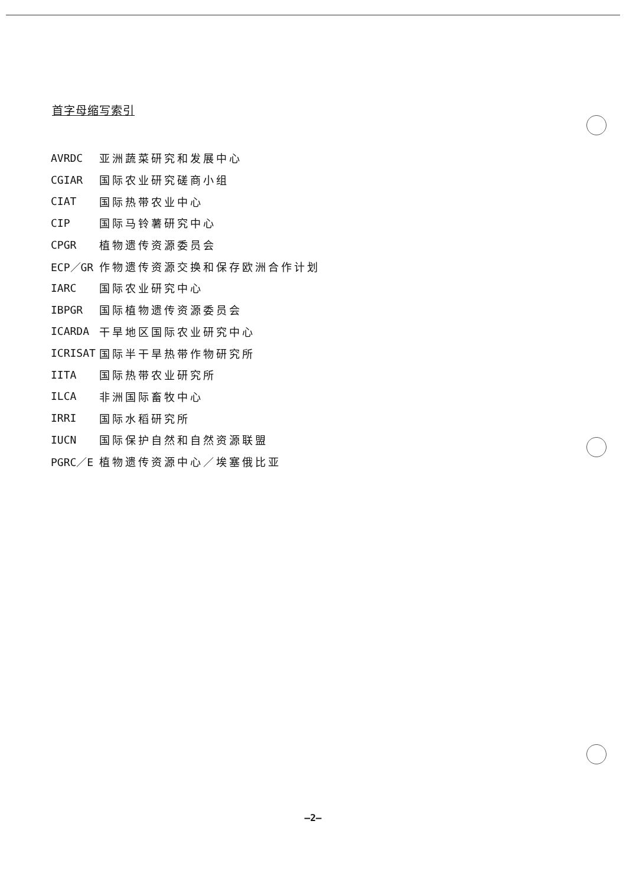首字母缩写索引
| AVRDC | 亚洲蔬菜研究和发展中心 |
| CGIAR | 国际农业研究磋商小组 |
| CIAT | 国际热带农业中心 |
| CIP | 国际马铃薯研究中心 |
| CPGR | 植物遗传资源委员会 |
| ECP／GR | 作物遗传资源交换和保存欧洲合作计划 |
| IARC | 国际农业研究中心 |
| IBPGR | 国际植物遗传资源委员会 |
| ICARDA | 干旱地区国际农业研究中心 |
| ICRISAT | 国际半干旱热带作物研究所 |
| IITA | 国际热带农业研究所 |
| ILCA | 非洲国际畜牧中心 |
| IRRI | 国际水稻研究所 |
| IUCN | 国际保护自然和自然资源联盟 |
| PGRC／E | 植物遗传资源中心／埃塞俄比亚 |
—2—